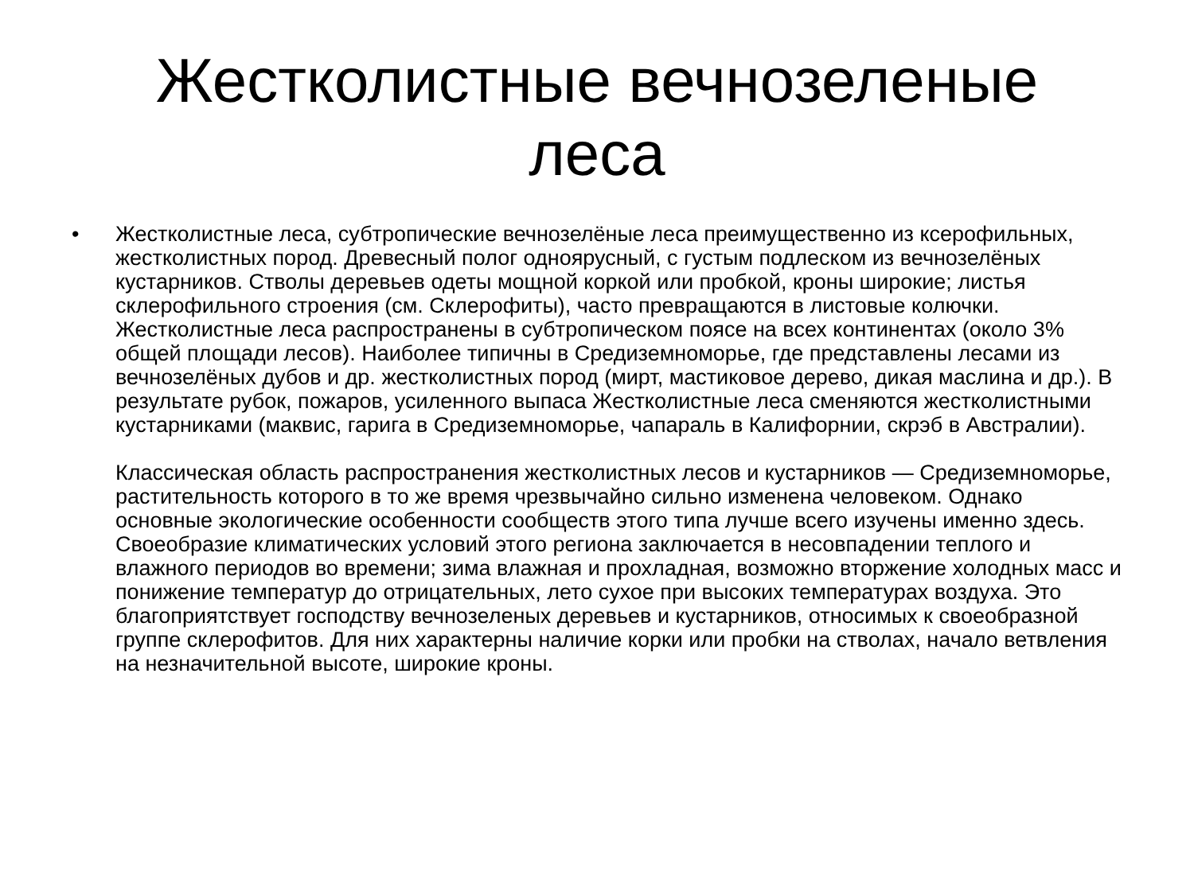Жестколистные вечнозеленые леса
• Жестколистные леса, субтропические вечнозелёные леса преимущественно из ксерофильных, жестколистных пород. Древесный полог одноярусный, с густым подлеском из вечнозелёных кустарников. Стволы деревьев одеты мощной коркой или пробкой, кроны широкие; листья склерофильного строения (см. Склерофиты), часто превращаются в листовые колючки. Жестколистные леса распространены в субтропическом поясе на всех континентах (около 3% общей площади лесов). Наиболее типичны в Средиземноморье, где представлены лесами из вечнозелёных дубов и др. жестколистных пород (мирт, мастиковое дерево, дикая маслина и др.). В результате рубок, пожаров, усиленного выпаса Жестколистные леса сменяются жестколистными кустарниками (маквис, гарига в Средиземноморье, чапараль в Калифорнии, скрэб в Австралии).
Классическая область распространения жестколистных лесов и кустарников — Средиземноморье, растительность которого в то же время чрезвычайно сильно изменена человеком. Однако основные экологические особенности сообществ этого типа лучше всего изучены именно здесь. Своеобразие климатических условий этого региона заключается в несовпадении теплого и влажного периодов во времени; зима влажная и прохладная, возможно вторжение холодных масс и понижение температур до отрицательных, лето сухое при высоких температурах воздуха. Это благоприятствует господству вечнозеленых деревьев и кустарников, относимых к своеобразной группе склерофитов. Для них характерны наличие корки или пробки на стволах, начало ветвления на незначительной высоте, широкие кроны.